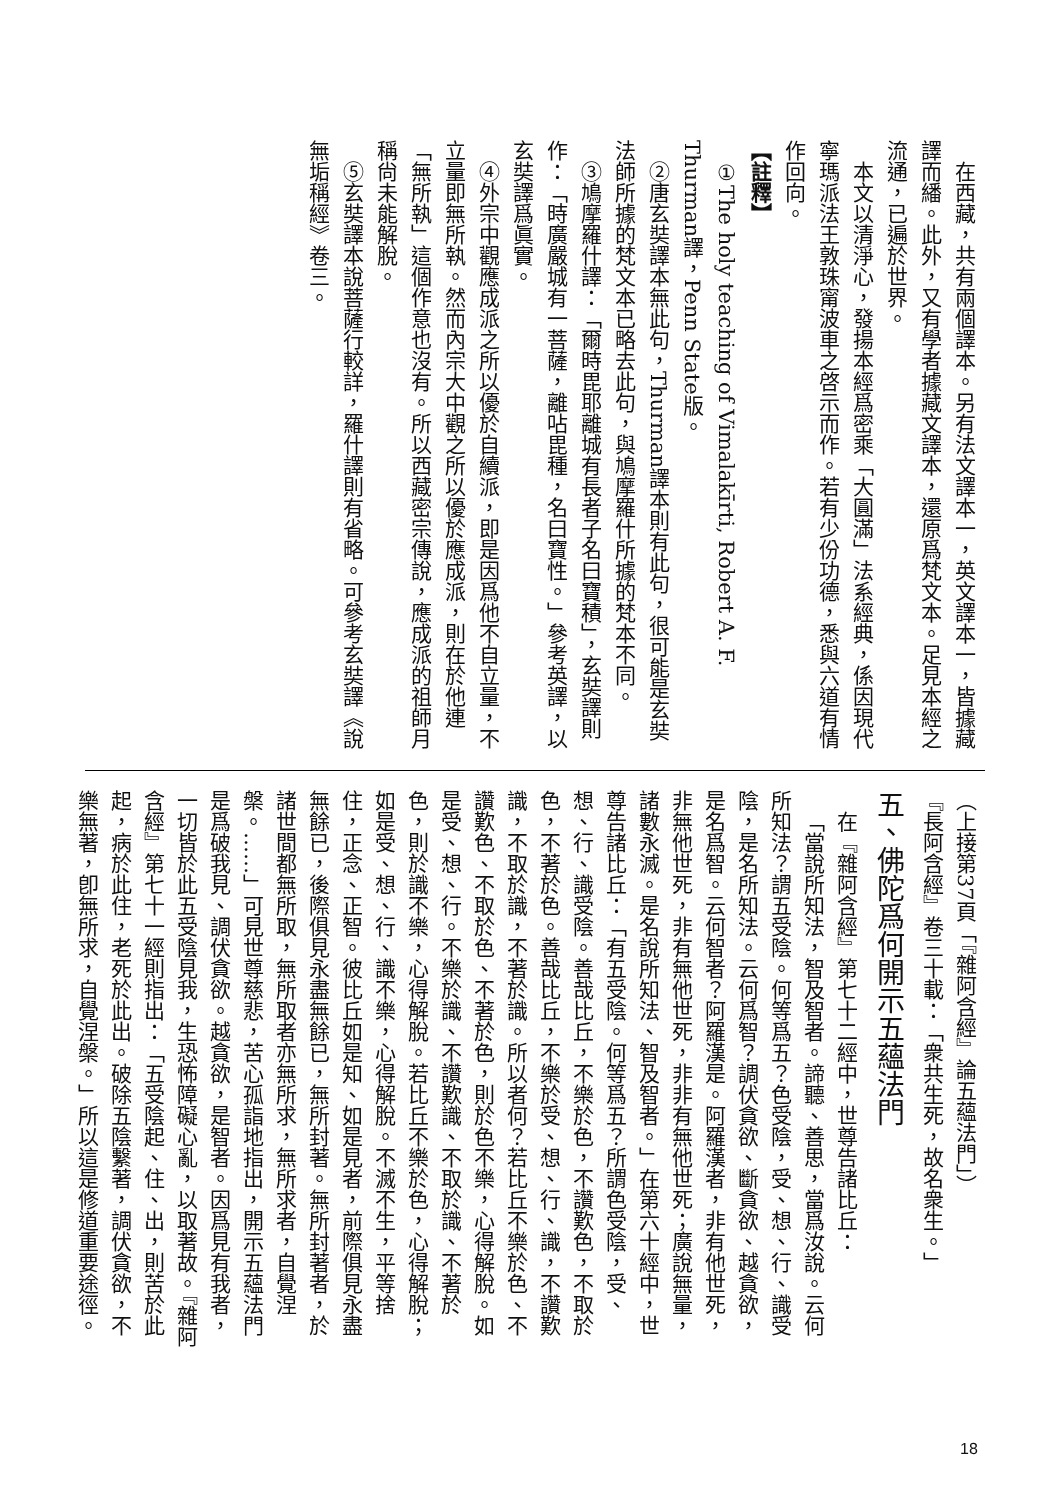在西藏，共有兩個譯本。另有法文譯本一，英文譯本一，皆據藏譯而繙。此外，又有學者據藏文譯本，還原爲梵文本。足見本經之流通，已遍於世界。
本文以清淨心，發揚本經爲密乘「大圓滿」法系經典，係因現代寧瑪派法王敦珠甯波車之啓示而作。若有少份功德，悉與六道有情作回向。
【註釋】
①The holy teaching of Vimalakīrti, Robert A. F. Thurman譯，Penn State版。
②唐玄奘譯本無此句，Thurman譯本則有此句，很可能是玄奘法師所據的梵文本已略去此句，與鳩摩羅什所據的梵本不同。
③鳩摩羅什譯：「爾時毘耶離城有長者子名曰寶積」，玄奘譯則作：「時廣嚴城有一菩薩，離呫毘種，名曰寶性。」參考英譯，以玄奘譯爲眞實。
④外宗中觀應成派之所以優於自續派，即是因爲他不自立量，不立量即無所執。然而內宗大中觀之所以優於應成派，則在於他連「無所執」這個作意也沒有。所以西藏密宗傳說，應成派的祖師月稱尙未能解脫。
⑤玄奘譯本說菩薩行較詳，羅什譯則有省略。可參考玄奘譯《說無垢稱經》卷三。
（上接第37頁「『雜阿含經』論五蘊法門」）
『長阿含經』卷三十載：「衆共生死，故名衆生。」
五、佛陀爲何開示五蘊法門
在『雜阿含經』第七十二經中，世尊告諸比丘：
「當說所知法，智及智者。諦聽、善思，當爲汝說。云何所知法？謂五受陰。何等爲五？色受陰，受、想、行、識受陰，是名所知法。云何爲智？調伏貪欲、斷貪欲、越貪欲，是名爲智。云何智者？阿羅漢是。阿羅漢者，非有他世死，非無他世死，非有無他世死，非非有無他世死；廣說無量，諸數永滅。是名說所知法、智及智者。」在第六十經中，世尊告諸比丘：「有五受陰。何等爲五？所謂色受陰，受、想、行、識受陰。善哉比丘，不樂於色，不讚歎色，不取於色，不著於色。善哉比丘，不樂於受、想、行、識，不讚歎識，不取於識，不著於識。所以者何？若比丘不樂於色、不讚歎色、不取於色、不著於色，則於色不樂，心得解脫。如是受、想、行。不樂於識、不讚歎識、不取於識、不著於色，則於識不樂，心得解脫。若比丘不樂於色，心得解脫；如是受、想、行、識不樂，心得解脫。不滅不生，平等捨住，正念、正智。彼比丘如是知、如是見者，前際俱見永盡無餘已，後際俱見永盡無餘已，無所封著。無所封著者，於諸世間都無所取，無所取者亦無所求，無所求者，自覺涅槃。……」可見世尊慈悲，苦心孤詣地指出，開示五蘊法門是爲破我見、調伏貪欲。越貪欲，是智者。因爲見有我者，一切皆於此五受陰見我，生恐怖障礙心亂，以取著故。『雜阿含經』第七十一經則指出：「五受陰起、住、出，則苦於此起，病於此住，老死於此出。破除五陰繫著，調伏貪欲，不樂無著，卽無所求，自覺涅槃。」所以這是修道重要途徑。
18